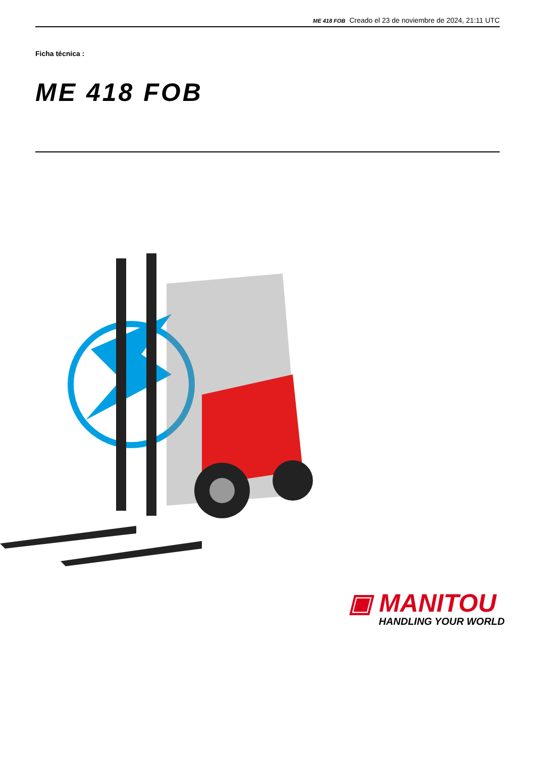ME 418 FOB Creado el 23 de noviembre de 2024, 21:11 UTC
Ficha técnica :
ME 418 FOB
▣ MANITOU
HANDLING YOUR WORLD